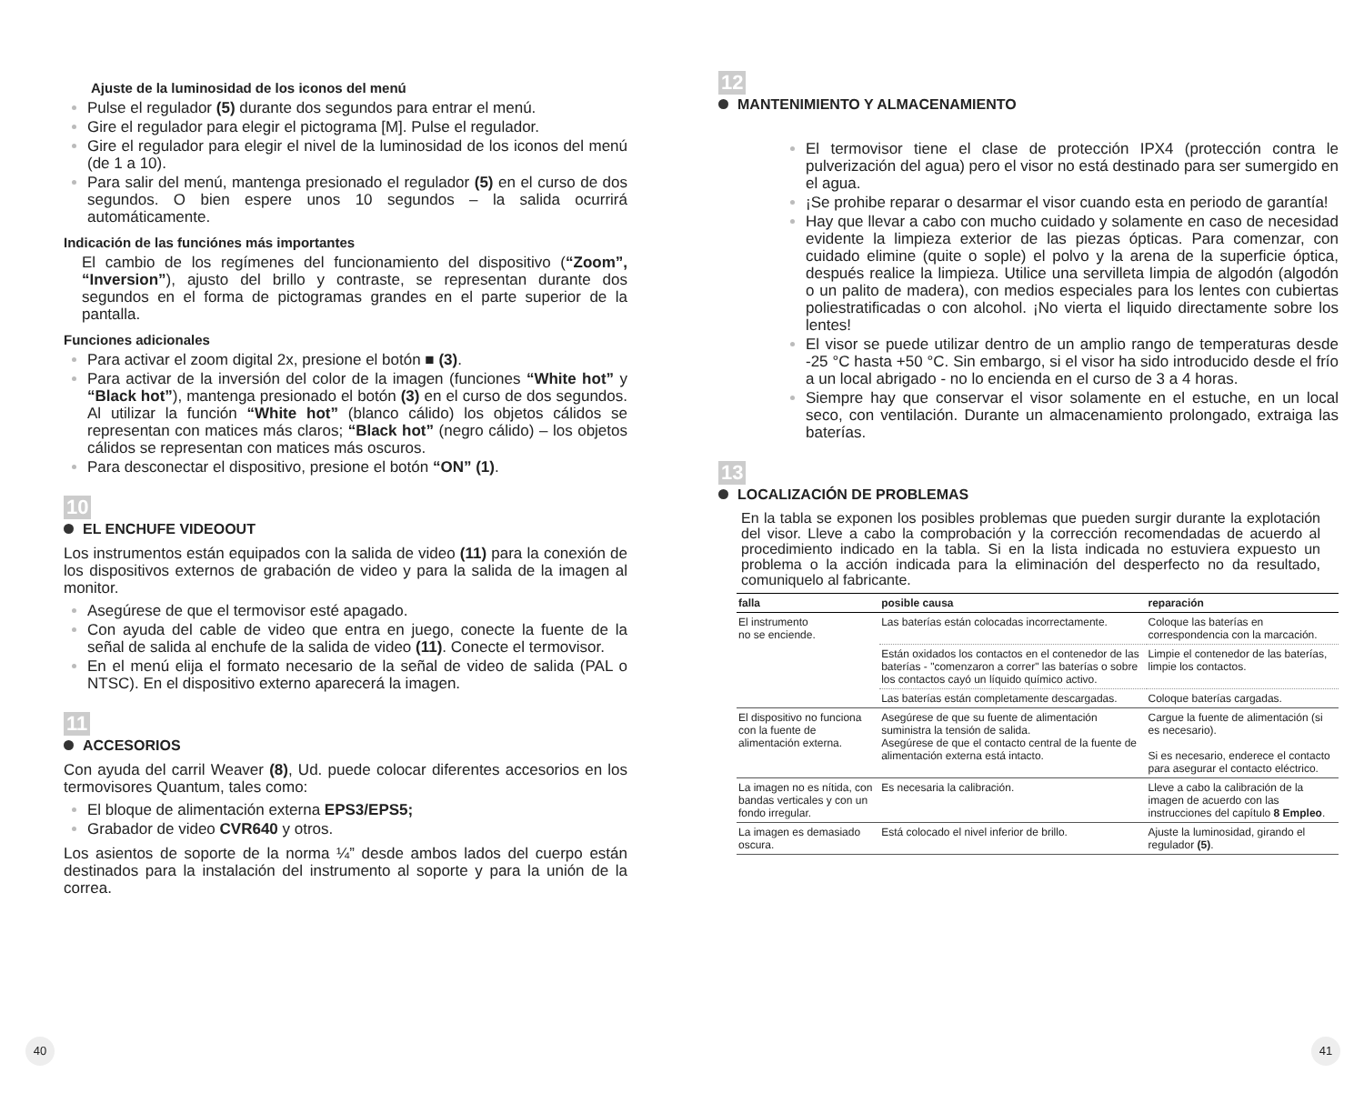Ajuste de la luminosidad de los iconos del menú
Pulse el regulador (5) durante dos segundos para entrar el menú.
Gire el regulador para elegir el pictograma [M]. Pulse el regulador.
Gire el regulador para elegir el nivel de la luminosidad de los iconos del menú (de 1 a 10).
Para salir del menú, mantenga presionado el regulador (5) en el curso de dos segundos. O bien espere unos 10 segundos – la salida ocurrirá automáticamente.
Indicación de las funciónes más importantes
El cambio de los regímenes del funcionamiento del dispositivo (“Zoom”, “Inversion”), ajusto del brillo y contraste, se representan durante dos segundos en el forma de pictogramas grandes en el parte superior de la pantalla.
Funciones adicionales
Para activar el zoom digital 2x, presione el botón ■ (3).
Para activar de la inversión del color de la imagen (funciones “White hot” y “Black hot”), mantenga presionado el botón (3) en el curso de dos segundos. Al utilizar la función “White hot” (blanco cálido) los objetos cálidos se representan con matices más claros; “Black hot” (negro cálido) – los objetos cálidos se representan con matices más oscuros.
Para desconectar el dispositivo, presione el botón “ON” (1).
10
EL ENCHUFE VIDEOOUT
Los instrumentos están equipados con la salida de video (11) para la conexión de los dispositivos externos de grabación de video y para la salida de la imagen al monitor.
Asegúrese de que el termovisor esté apagado.
Con ayuda del cable de video que entra en juego, conecte la fuente de la señal de salida al enchufe de la salida de video (11). Conecte el termovisor.
En el menú elija el formato necesario de la señal de video de salida (PAL o NTSC). En el dispositivo externo aparecerá la imagen.
11
ACCESORIOS
Con ayuda del carril Weaver (8), Ud. puede colocar diferentes accesorios en los termovisores Quantum, tales como:
El bloque de alimentación externa EPS3/EPS5;
Grabador de video CVR640 y otros.
Los asientos de soporte de la norma ¼” desde ambos lados del cuerpo están destinados para la instalación del instrumento al soporte y para la unión de la correa.
40
12
MANTENIMIENTO Y ALMACENAMIENTO
El termovisor tiene el clase de protección IPX4 (protección contra le pulverización del agua) pero el visor no está destinado para ser sumergido en el agua.
¡Se prohibe reparar o desarmar el visor cuando esta en periodo de garantía!
Hay que llevar a cabo con mucho cuidado y solamente en caso de necesidad evidente la limpieza exterior de las piezas ópticas. Para comenzar, con cuidado elimine (quite o sople) el polvo y la arena de la superficie óptica, después realice la limpieza. Utilice una servilleta limpia de algodón (algodón o un palito de madera), con medios especiales para los lentes con cubiertas poliestratificadas o con alcohol. ¡No vierta el liquido directamente sobre los lentes!
El visor se puede utilizar dentro de un amplio rango de temperaturas desde -25 °C hasta +50 °C. Sin embargo, si el visor ha sido introducido desde el frío a un local abrigado - no lo encienda en el curso de 3 a 4 horas.
Siempre hay que conservar el visor solamente en el estuche, en un local seco, con ventilación. Durante un almacenamiento prolongado, extraiga las baterías.
13
LOCALIZACIÓN DE PROBLEMAS
En la tabla se exponen los posibles problemas que pueden surgir durante la explotación del visor. Lleve a cabo la comprobación y la corrección recomendadas de acuerdo al procedimiento indicado en la tabla. Si en la lista indicada no estuviera expuesto un problema o la acción indicada para la eliminación del desperfecto no da resultado, comuniquelo al fabricante.
| falla | posible causa | reparación |
| --- | --- | --- |
| El instrumento no se enciende. | Las baterías están colocadas incorrectamente. | Coloque las baterías en correspondencia con la marcación. |
| | Están oxidados los contactos en el contenedor de las baterías - "comenzaron a correr" las baterías o sobre los contactos cayó un líquido químico activo. | Limpie el contenedor de las baterías, limpie los contactos. |
| | Las baterías están completamente descargadas. | Coloque baterías cargadas. |
| El dispositivo no funciona con la fuente de alimentación externa. | Asegúrese de que su fuente de alimentación suministra la tensión de salida. Asegúrese de que el contacto central de la fuente de alimentación externa está intacto. | Cargue la fuente de alimentación (si es necesario). Si es necesario, enderece el contacto para asegurar el contacto eléctrico. |
| La imagen no es nítida, con bandas verticales y con un fondo irregular. | Es necesaria la calibración. | Lleve a cabo la calibración de la imagen de acuerdo con las instrucciones del capítulo 8 Empleo . |
| La imagen es demasiado oscura. | Está colocado el nivel inferior de brillo. | Ajuste la luminosidad, girando el regulador (5) . |
41